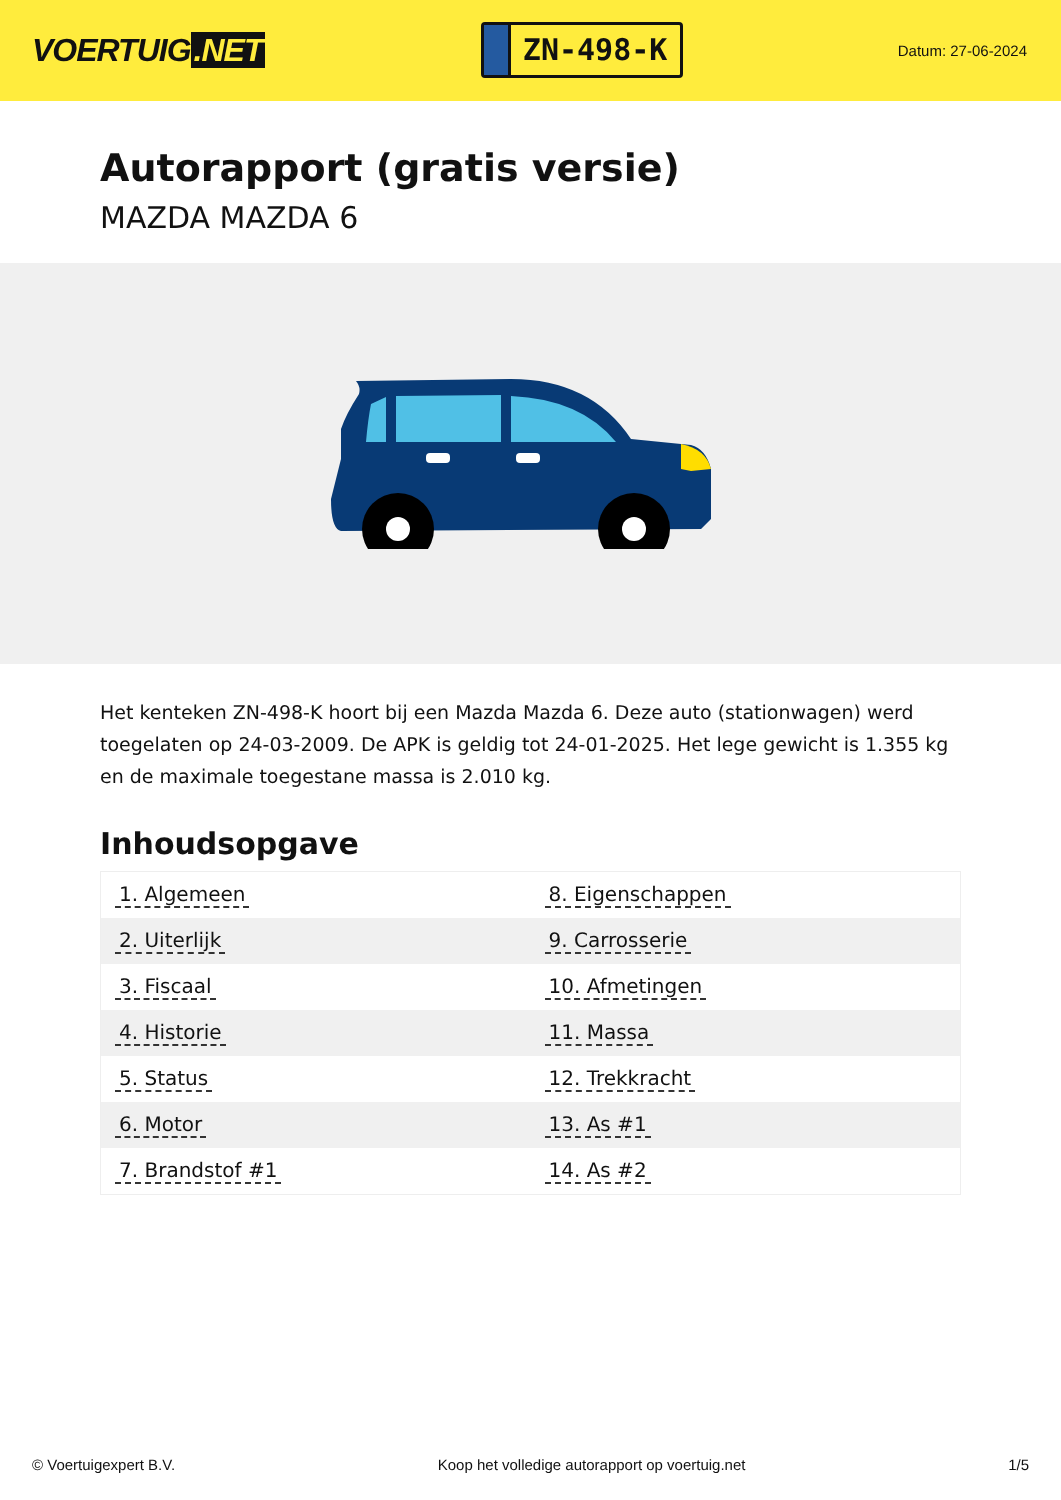VOERTUIG.NET
ZN-498-K
Datum: 27-06-2024
Autorapport (gratis versie)
MAZDA MAZDA 6
Het kenteken ZN-498-K hoort bij een Mazda Mazda 6. Deze auto (stationwagen) werd toegelaten op 24-03-2009. De APK is geldig tot 24-01-2025. Het lege gewicht is 1.355 kg en de maximale toegestane massa is 2.010 kg.
Inhoudsopgave
| 1. Algemeen | 8. Eigenschappen |
| 2. Uiterlijk | 9. Carrosserie |
| 3. Fiscaal | 10. Afmetingen |
| 4. Historie | 11. Massa |
| 5. Status | 12. Trekkracht |
| 6. Motor | 13. As #1 |
| 7. Brandstof #1 | 14. As #2 |
© Voertuigexpert B.V. Koop het volledige autorapport op voertuig.net 1/5